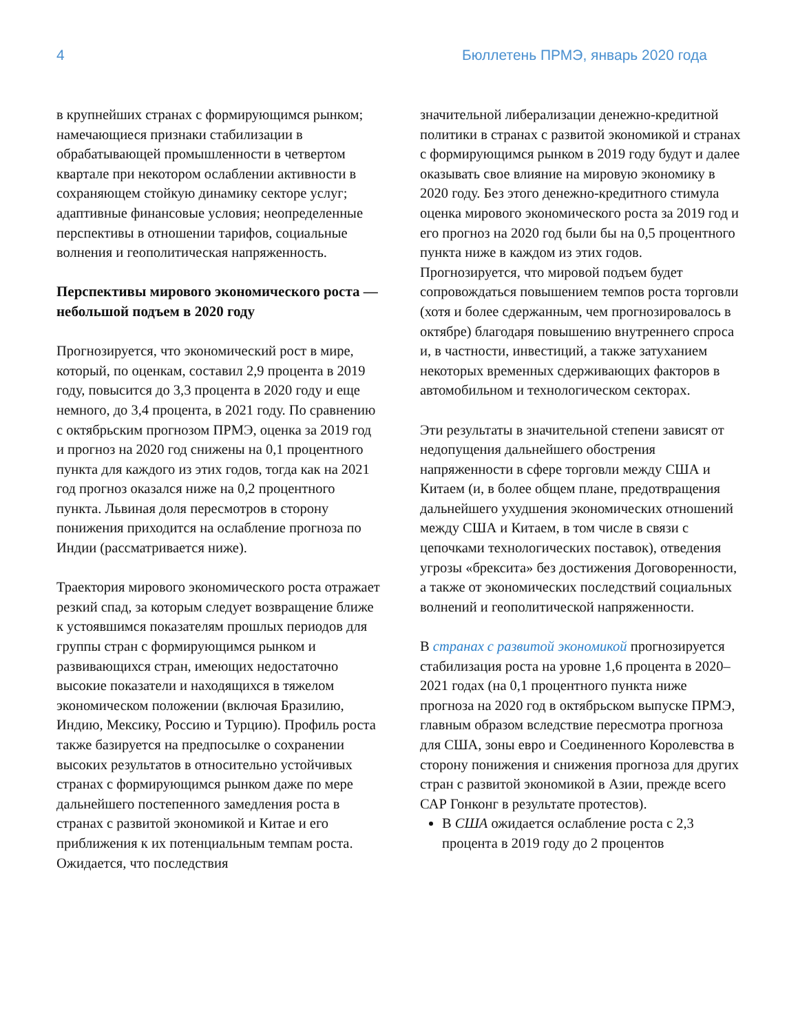4 Бюллетень ПРМЭ, январь 2020 года
в крупнейших странах с формирующимся рынком; намечающиеся признаки стабилизации в обрабатывающей промышленности в четвертом квартале при некотором ослаблении активности в сохраняющем стойкую динамику секторе услуг; адаптивные финансовые условия; неопределенные перспективы в отношении тарифов, социальные волнения и геополитическая напряженность.
Перспективы мирового экономического роста — небольшой подъем в 2020 году
Прогнозируется, что экономический рост в мире, который, по оценкам, составил 2,9 процента в 2019 году, повысится до 3,3 процента в 2020 году и еще немного, до 3,4 процента, в 2021 году. По сравнению с октябрьским прогнозом ПРМЭ, оценка за 2019 год и прогноз на 2020 год снижены на 0,1 процентного пункта для каждого из этих годов, тогда как на 2021 год прогноз оказался ниже на 0,2 процентного пункта. Львиная доля пересмотров в сторону понижения приходится на ослабление прогноза по Индии (рассматривается ниже).
Траектория мирового экономического роста отражает резкий спад, за которым следует возвращение ближе к устоявшимся показателям прошлых периодов для группы стран с формирующимся рынком и развивающихся стран, имеющих недостаточно высокие показатели и находящихся в тяжелом экономическом положении (включая Бразилию, Индию, Мексику, Россию и Турцию). Профиль роста также базируется на предпосылке о сохранении высоких результатов в относительно устойчивых странах с формирующимся рынком даже по мере дальнейшего постепенного замедления роста в странах с развитой экономикой и Китае и его приближения к их потенциальным темпам роста. Ожидается, что последствия
значительной либерализации денежно-кредитной политики в странах с развитой экономикой и странах с формирующимся рынком в 2019 году будут и далее оказывать свое влияние на мировую экономику в 2020 году. Без этого денежно-кредитного стимула оценка мирового экономического роста за 2019 год и его прогноз на 2020 год были бы на 0,5 процентного пункта ниже в каждом из этих годов. Прогнозируется, что мировой подъем будет сопровождаться повышением темпов роста торговли (хотя и более сдержанным, чем прогнозировалось в октябре) благодаря повышению внутреннего спроса и, в частности, инвестиций, а также затуханием некоторых временных сдерживающих факторов в автомобильном и технологическом секторах.
Эти результаты в значительной степени зависят от недопущения дальнейшего обострения напряженности в сфере торговли между США и Китаем (и, в более общем плане, предотвращения дальнейшего ухудшения экономических отношений между США и Китаем, в том числе в связи с цепочками технологических поставок), отведения угрозы «брексита» без достижения Договоренности, а также от экономических последствий социальных волнений и геополитической напряженности.
В странах с развитой экономикой прогнозируется стабилизация роста на уровне 1,6 процента в 2020–2021 годах (на 0,1 процентного пункта ниже прогноза на 2020 год в октябрьском выпуске ПРМЭ, главным образом вследствие пересмотра прогноза для США, зоны евро и Соединенного Королевства в сторону понижения и снижения прогноза для других стран с развитой экономикой в Азии, прежде всего САР Гонконг в результате протестов).
В США ожидается ослабление роста с 2,3 процента в 2019 году до 2 процентов